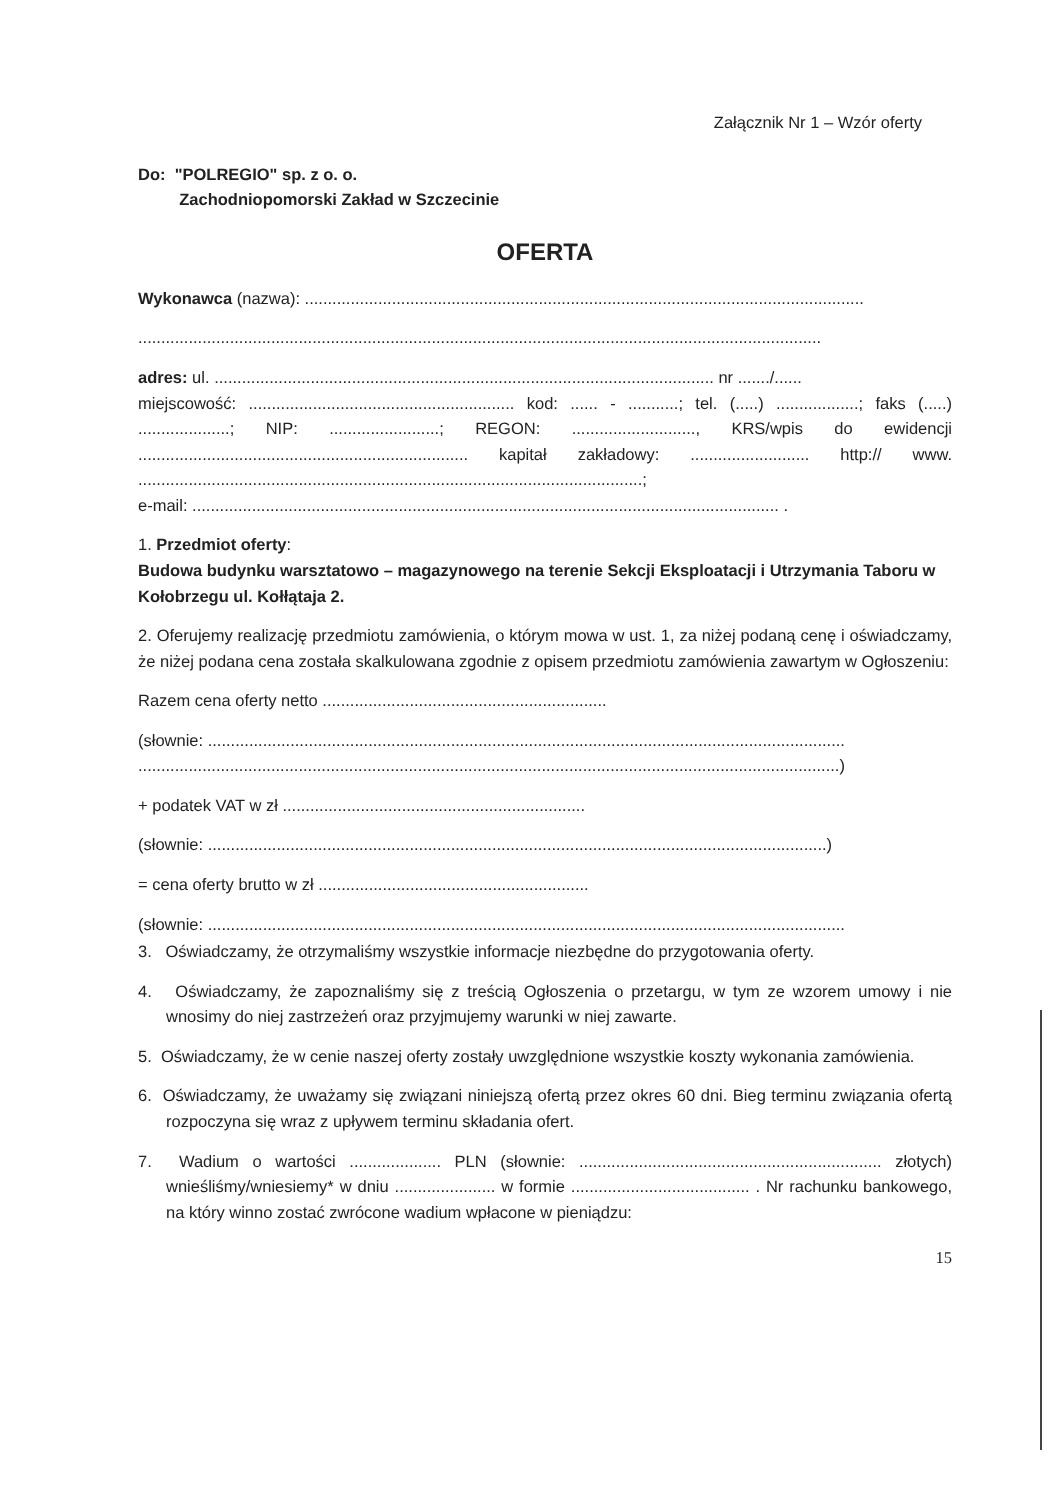Załącznik Nr 1 – Wzór oferty
Do: "POLREGIO" sp. z o. o.
Zachodniopomorski Zakład w Szczecinie
OFERTA
Wykonawca (nazwa): ..........................................................................................................................
.....................................................................................................................................................
adres: ul. ............................................................................................................. nr ......./......
miejscowość: .......................................................... kod: ...... - ...........; tel. (.....) ..................; faks (.....) ....................; NIP: ........................; REGON: ..........................., KRS/wpis do ewidencji ........................................................................ kapitał zakładowy: .......................... http:// www. ..............................................................................................................;
e-mail: ................................................................................................................................ .
1. Przedmiot oferty:
Budowa budynku warsztatowo – magazynowego na terenie Sekcji Eksploatacji i Utrzymania Taboru w Kołobrzegu ul. Kołłątaja 2.
2. Oferujemy realizację przedmiotu zamówienia, o którym mowa w ust. 1, za niżej podaną cenę i oświadczamy, że niżej podana cena została skalkulowana zgodnie z opisem przedmiotu zamówienia zawartym w Ogłoszeniu:
Razem cena oferty netto ..............................................................
(słownie: ...........................................................................................................................................
.........................................................................................................................................................)
+ podatek VAT w zł ..................................................................
(słownie: .......................................................................................................................................)
= cena oferty brutto w zł ...........................................................
(słownie: ...........................................................................................................................................
3. Oświadczamy, że otrzymaliśmy wszystkie informacje niezbędne do przygotowania oferty.
4. Oświadczamy, że zapoznaliśmy się z treścią Ogłoszenia o przetargu, w tym ze wzorem umowy i nie wnosimy do niej zastrzeżeń oraz przyjmujemy warunki w niej zawarte.
5. Oświadczamy, że w cenie naszej oferty zostały uwzględnione wszystkie koszty wykonania zamówienia.
6. Oświadczamy, że uważamy się związani niniejszą ofertą przez okres 60 dni. Bieg terminu związania ofertą rozpoczyna się wraz z upływem terminu składania ofert.
7. Wadium o wartości .................... PLN (słownie: .................................................................. złotych) wnieśliśmy/wniesiemy* w dniu ...................... w formie ....................................... . Nr rachunku bankowego, na który winno zostać zwrócone wadium wpłacone w pieniądzu:
15